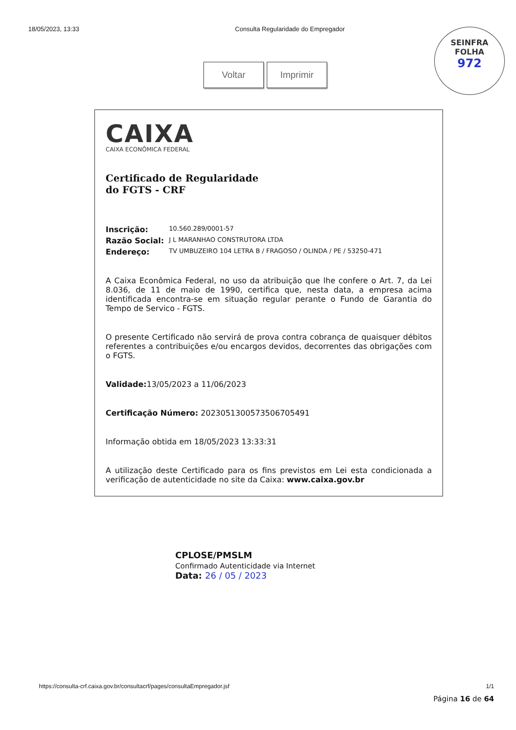SEINFRA
FOLHA
972
18/05/2023, 13:33 Consulta Regularidade do Empregador
Voltar Imprimir
CAIXA
CAIXA ECONÔMICA FEDERAL
Certificado de Regularidade
do FGTS - CRF
Inscrição: 10.560.289/0001-57
Razão Social: J L MARANHAO CONSTRUTORA LTDA
Endereço: TV UMBUZEIRO 104 LETRA B / FRAGOSO / OLINDA / PE / 53250-471
A Caixa Econômica Federal, no uso da atribuição que lhe confere o Art. 7, da Lei 8.036, de 11 de maio de 1990, certifica que, nesta data, a empresa acima identificada encontra-se em situação regular perante o Fundo de Garantia do Tempo de Servico - FGTS.
O presente Certificado não servirá de prova contra cobrança de quaisquer débitos referentes a contribuições e/ou encargos devidos, decorrentes das obrigações com o FGTS.
Validade: 13/05/2023 a 11/06/2023
Certificação Número: 2023051300573506705491
Informação obtida em 18/05/2023 13:33:31
A utilização deste Certificado para os fins previstos em Lei esta condicionada a verificação de autenticidade no site da Caixa: www.caixa.gov.br
CPLOSE/PMSLM
Confirmado Autenticidade via Internet
Data: 26 / 05 / 2023
https://consulta-crf.caixa.gov.br/consultacrf/pages/consultaEmpregador.jsf 1/1
Página 16 de 64